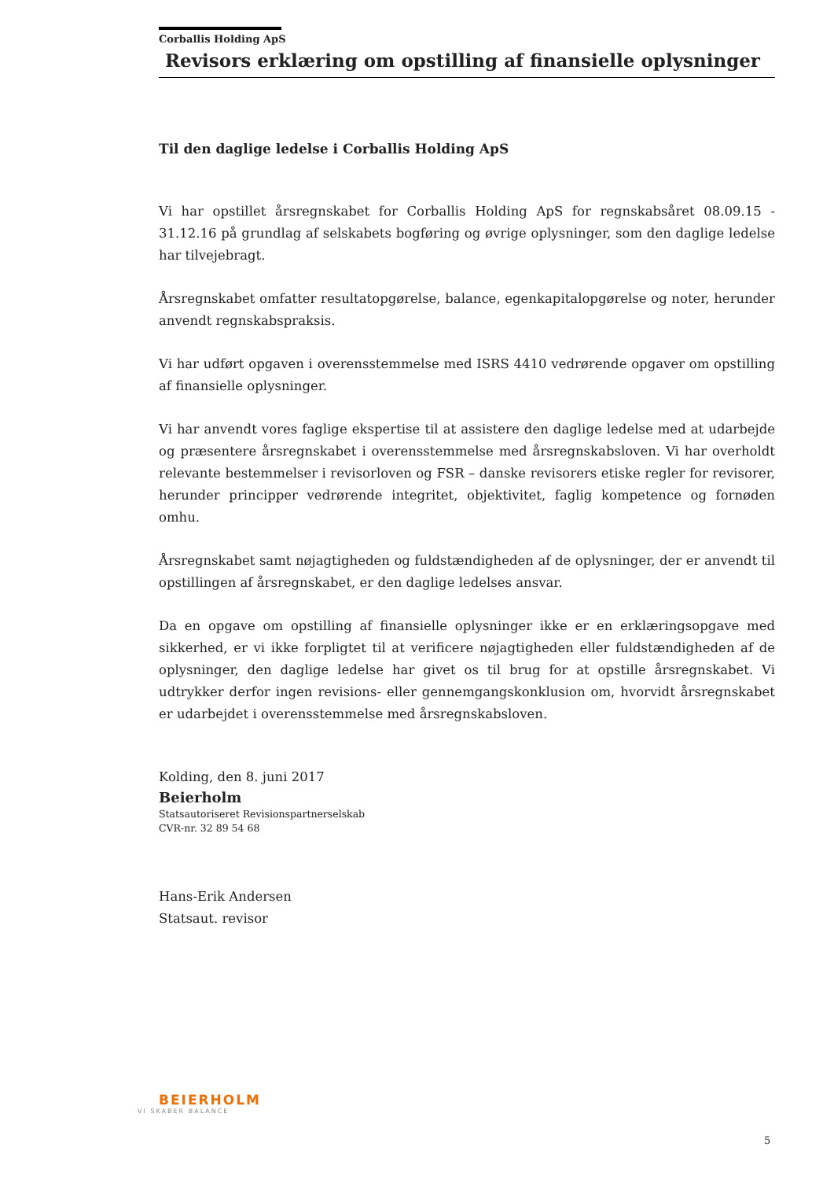Corballis Holding ApS
Revisors erklæring om opstilling af finansielle oplysninger
Til den daglige ledelse i Corballis Holding ApS
Vi har opstillet årsregnskabet for Corballis Holding ApS for regnskabsåret 08.09.15 - 31.12.16 på grundlag af selskabets bogføring og øvrige oplysninger, som den daglige ledelse har tilvejebragt.
Årsregnskabet omfatter resultatopgørelse, balance, egenkapitalopgørelse og noter, herunder anvendt regnskabspraksis.
Vi har udført opgaven i overensstemmelse med ISRS 4410 vedrørende opgaver om opstilling af finansielle oplysninger.
Vi har anvendt vores faglige ekspertise til at assistere den daglige ledelse med at udarbejde og præsentere årsregnskabet i overensstemmelse med årsregnskabsloven. Vi har overholdt relevante bestemmelser i revisorloven og FSR – danske revisorers etiske regler for revisorer, herunder principper vedrørende integritet, objektivitet, faglig kompetence og fornøden omhu.
Årsregnskabet samt nøjagtigheden og fuldstændigheden af de oplysninger, der er anvendt til opstillingen af årsregnskabet, er den daglige ledelses ansvar.
Da en opgave om opstilling af finansielle oplysninger ikke er en erklæringsopgave med sikkerhed, er vi ikke forpligtet til at verificere nøjagtigheden eller fuldstændigheden af de oplysninger, den daglige ledelse har givet os til brug for at opstille årsregnskabet. Vi udtrykker derfor ingen revisions- eller gennemgangskonklusion om, hvorvidt årsregnskabet er udarbejdet i overensstemmelse med årsregnskabsloven.
Kolding, den 8. juni 2017
Beierholm
Statsautoriseret Revisionspartnerselskab
CVR-nr. 32 89 54 68
Hans-Erik Andersen
Statsaut. revisor
BEIERHOLM
VI SKABER BALANCE
5